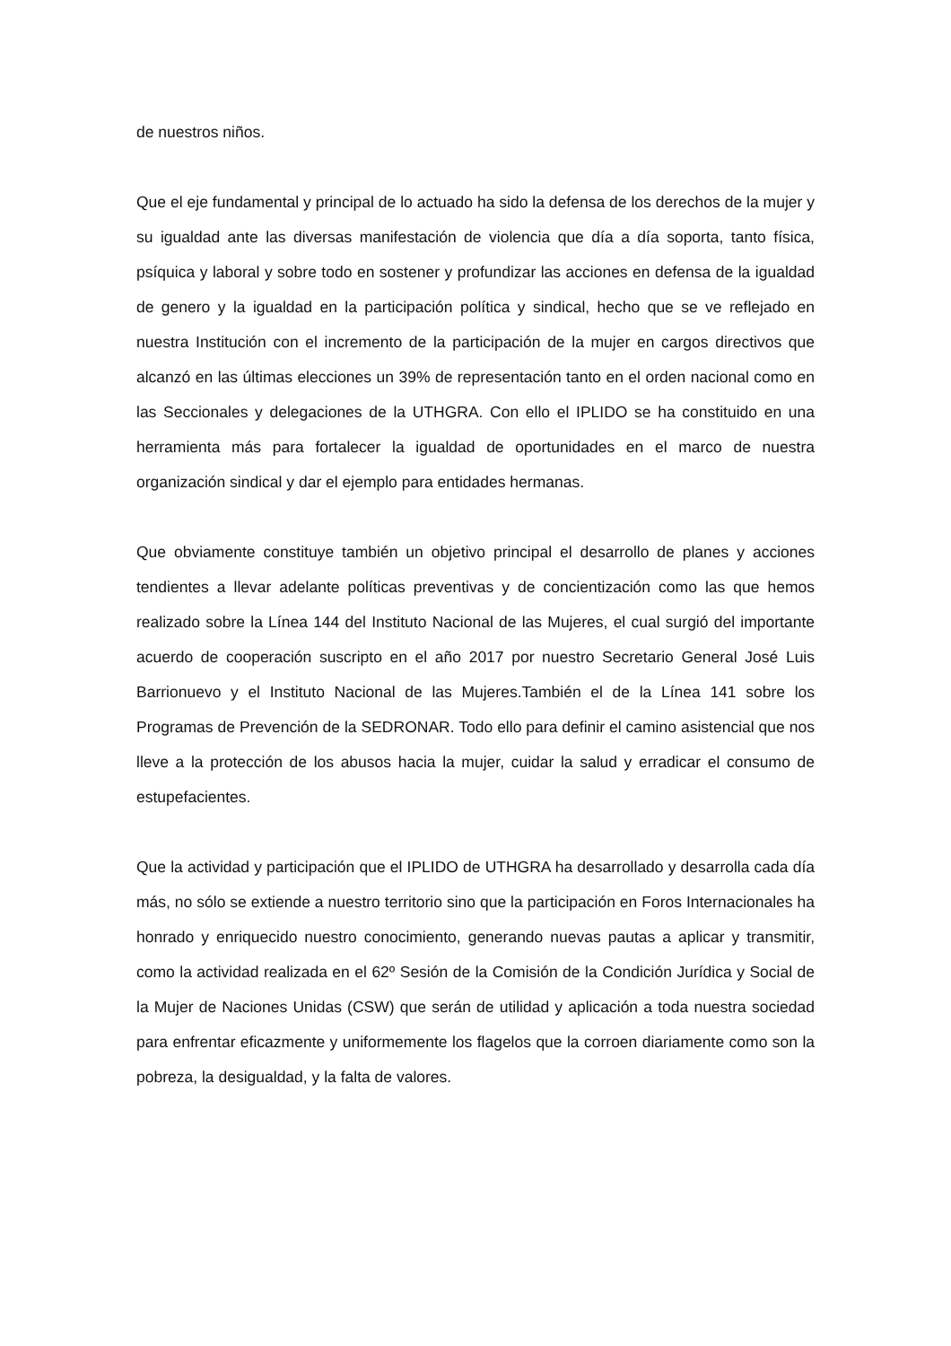de nuestros niños.
Que el eje fundamental y principal de lo actuado ha sido la defensa de los derechos de la mujer y su igualdad ante las diversas manifestación de violencia que día a día soporta, tanto física, psíquica y laboral y sobre todo en sostener y profundizar las acciones en defensa de la igualdad de genero y la igualdad en la participación política y sindical, hecho que se ve reflejado en nuestra Institución con el incremento de la participación de la mujer en cargos directivos que alcanzó en las últimas elecciones un 39% de representación tanto en el orden nacional como en las Seccionales y delegaciones de la UTHGRA. Con ello el IPLIDO se ha constituido en una herramienta más para fortalecer la igualdad de oportunidades en el marco de nuestra organización sindical y dar el ejemplo para entidades hermanas.
Que obviamente constituye también un objetivo principal el desarrollo de planes y acciones tendientes a llevar adelante políticas preventivas y de concientización como las que hemos realizado sobre la Línea 144 del Instituto Nacional de las Mujeres, el cual surgió del importante acuerdo de cooperación suscripto en el año 2017 por nuestro Secretario General José Luis Barrionuevo y el Instituto Nacional de las Mujeres.También el de la Línea 141 sobre los Programas de Prevención de la SEDRONAR. Todo ello para definir el camino asistencial que nos lleve a la protección de los abusos hacia la mujer, cuidar la salud y erradicar el consumo de estupefacientes.
Que la actividad y participación que el IPLIDO de UTHGRA ha desarrollado y desarrolla cada día más, no sólo se extiende a nuestro territorio sino que la participación en Foros Internacionales ha honrado y enriquecido nuestro conocimiento, generando nuevas pautas a aplicar y transmitir, como la actividad realizada en el 62º Sesión de la Comisión de la Condición Jurídica y Social de la Mujer de Naciones Unidas (CSW) que serán de utilidad y aplicación a toda nuestra sociedad para enfrentar eficazmente y uniformemente los flagelos que la corroen diariamente como son la pobreza, la desigualdad, y la falta de valores.